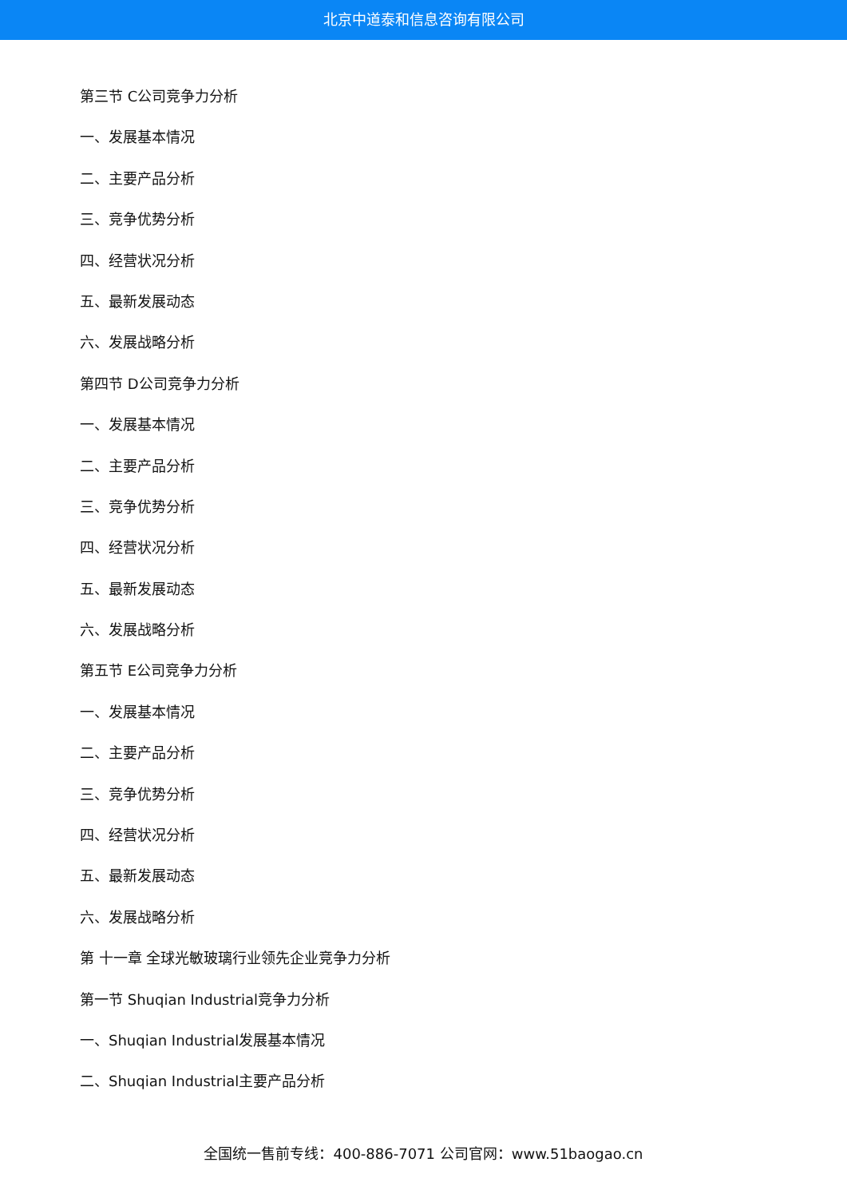北京中道泰和信息咨询有限公司
第三节 C公司竞争力分析
一、发展基本情况
二、主要产品分析
三、竞争优势分析
四、经营状况分析
五、最新发展动态
六、发展战略分析
第四节 D公司竞争力分析
一、发展基本情况
二、主要产品分析
三、竞争优势分析
四、经营状况分析
五、最新发展动态
六、发展战略分析
第五节 E公司竞争力分析
一、发展基本情况
二、主要产品分析
三、竞争优势分析
四、经营状况分析
五、最新发展动态
六、发展战略分析
第 十一章 全球光敏玻璃行业领先企业竞争力分析
第一节 Shuqian Industrial竞争力分析
一、Shuqian Industrial发展基本情况
二、Shuqian Industrial主要产品分析
全国统一售前专线：400-886-7071 公司官网：www.51baogao.cn